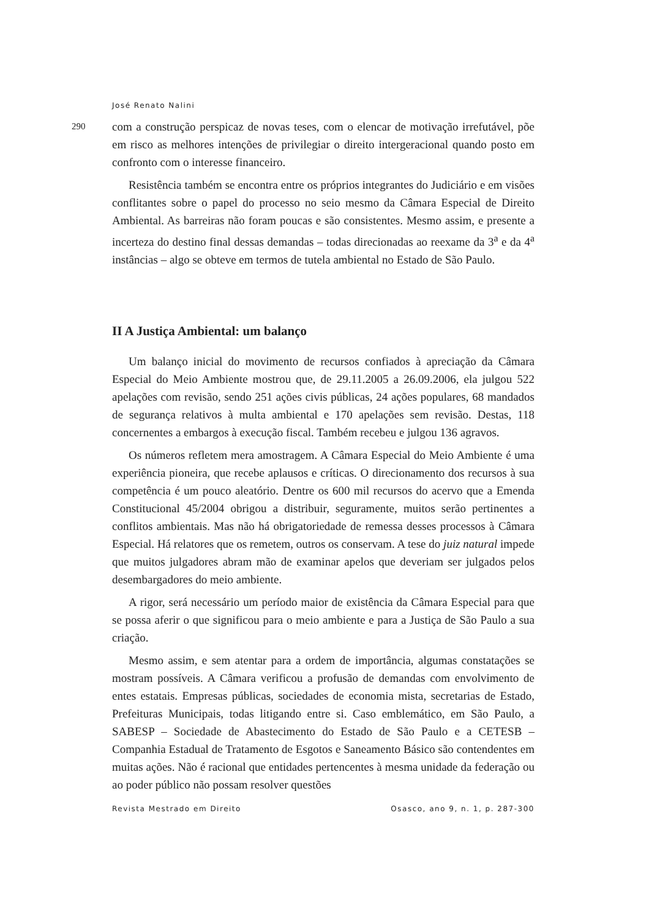José Renato Nalini
290
com a construção perspicaz de novas teses, com o elencar de motivação irrefutável, põe em risco as melhores intenções de privilegiar o direito intergeracional quando posto em confronto com o interesse financeiro.
Resistência também se encontra entre os próprios integrantes do Judiciário e em visões conflitantes sobre o papel do processo no seio mesmo da Câmara Especial de Direito Ambiental. As barreiras não foram poucas e são consistentes. Mesmo assim, e presente a incerteza do destino final dessas demandas – todas direcionadas ao reexame da 3<sup>a</sup> e da 4<sup>a</sup> instâncias – algo se obteve em termos de tutela ambiental no Estado de São Paulo.
II A Justiça Ambiental: um balanço
Um balanço inicial do movimento de recursos confiados à apreciação da Câmara Especial do Meio Ambiente mostrou que, de 29.11.2005 a 26.09.2006, ela julgou 522 apelações com revisão, sendo 251 ações civis públicas, 24 ações populares, 68 mandados de segurança relativos à multa ambiental e 170 apelações sem revisão. Destas, 118 concernentes a embargos à execução fiscal. Também recebeu e julgou 136 agravos.
Os números refletem mera amostragem. A Câmara Especial do Meio Ambiente é uma experiência pioneira, que recebe aplausos e críticas. O direcionamento dos recursos à sua competência é um pouco aleatório. Dentre os 600 mil recursos do acervo que a Emenda Constitucional 45/2004 obrigou a distribuir, seguramente, muitos serão pertinentes a conflitos ambientais. Mas não há obrigatoriedade de remessa desses processos à Câmara Especial. Há relatores que os remetem, outros os conservam. A tese do juiz natural impede que muitos julgadores abram mão de examinar apelos que deveriam ser julgados pelos desembargadores do meio ambiente.
A rigor, será necessário um período maior de existência da Câmara Especial para que se possa aferir o que significou para o meio ambiente e para a Justiça de São Paulo a sua criação.
Mesmo assim, e sem atentar para a ordem de importância, algumas constatações se mostram possíveis. A Câmara verificou a profusão de demandas com envolvimento de entes estatais. Empresas públicas, sociedades de economia mista, secretarias de Estado, Prefeituras Municipais, todas litigando entre si. Caso emblemático, em São Paulo, a SABESP – Sociedade de Abastecimento do Estado de São Paulo e a CETESB – Companhia Estadual de Tratamento de Esgotos e Saneamento Básico são contendentes em muitas ações. Não é racional que entidades pertencentes à mesma unidade da federação ou ao poder público não possam resolver questões
Revista Mestrado em Direito Osasco, ano 9, n. 1, p. 287-300